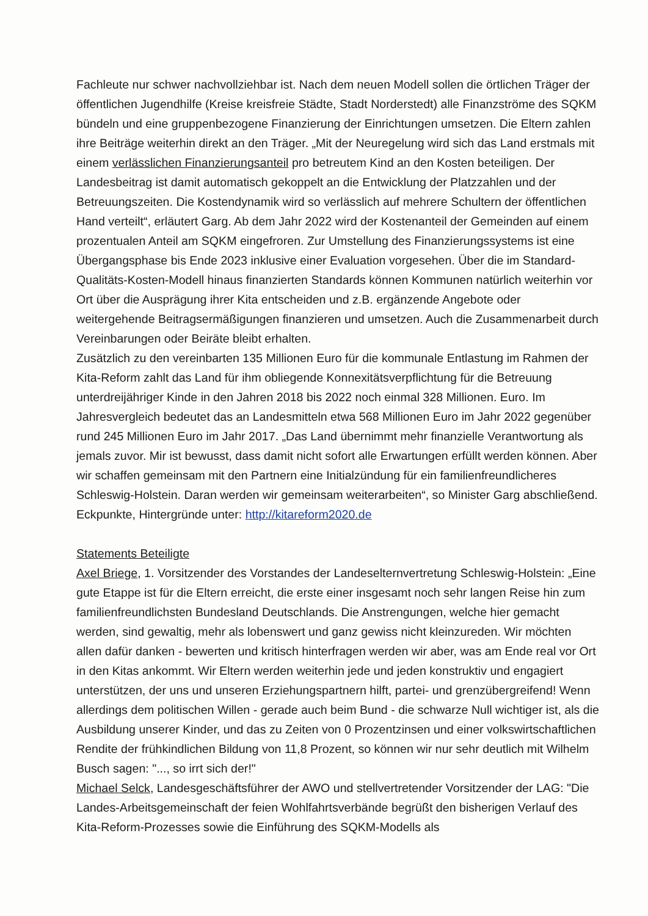Fachleute nur schwer nachvollziehbar ist. Nach dem neuen Modell sollen die örtlichen Träger der öffentlichen Jugendhilfe (Kreise kreisfreie Städte, Stadt Norderstedt) alle Finanzströme des SQKM bündeln und eine gruppenbezogene Finanzierung der Einrichtungen umsetzen. Die Eltern zahlen ihre Beiträge weiterhin direkt an den Träger. „Mit der Neuregelung wird sich das Land erstmals mit einem verlässlichen Finanzierungsanteil pro betreutem Kind an den Kosten beteiligen. Der Landesbeitrag ist damit automatisch gekoppelt an die Entwicklung der Platzzahlen und der Betreuungszeiten. Die Kostendynamik wird so verlässlich auf mehrere Schultern der öffentlichen Hand verteilt“, erläutert Garg. Ab dem Jahr 2022 wird der Kostenanteil der Gemeinden auf einem prozentualen Anteil am SQKM eingefroren. Zur Umstellung des Finanzierungssystems ist eine Übergangsphase bis Ende 2023 inklusive einer Evaluation vorgesehen. Über die im Standard-Qualitäts-Kosten-Modell hinaus finanzierten Standards können Kommunen natürlich weiterhin vor Ort über die Ausprägung ihrer Kita entscheiden und z.B. ergänzende Angebote oder weitergehende Beitragsermäßigungen finanzieren und umsetzen. Auch die Zusammenarbeit durch Vereinbarungen oder Beiräte bleibt erhalten.
Zusätzlich zu den vereinbarten 135 Millionen Euro für die kommunale Entlastung im Rahmen der Kita-Reform zahlt das Land für ihm obliegende Konnexitätsverpflichtung für die Betreuung unterdreijähriger Kinde in den Jahren 2018 bis 2022 noch einmal 328 Millionen. Euro. Im Jahresvergleich bedeutet das an Landesmitteln etwa 568 Millionen Euro im Jahr 2022 gegenüber rund 245 Millionen Euro im Jahr 2017. „Das Land übernimmt mehr finanzielle Verantwortung als jemals zuvor. Mir ist bewusst, dass damit nicht sofort alle Erwartungen erfüllt werden können. Aber wir schaffen gemeinsam mit den Partnern eine Initialzündung für ein familienfreundlicheres Schleswig-Holstein. Daran werden wir gemeinsam weiterarbeiten“, so Minister Garg abschließend. Eckpunkte, Hintergründe unter: http://kitareform2020.de
Statements Beteiligte
Axel Briege, 1. Vorsitzender des Vorstandes der Landeselternvertretung Schleswig-Holstein: „Eine gute Etappe ist für die Eltern erreicht, die erste einer insgesamt noch sehr langen Reise hin zum familienfreundlichsten Bundesland Deutschlands. Die Anstrengungen, welche hier gemacht werden, sind gewaltig, mehr als lobenswert und ganz gewiss nicht kleinzureden. Wir möchten allen dafür danken - bewerten und kritisch hinterfragen werden wir aber, was am Ende real vor Ort in den Kitas ankommt. Wir Eltern werden weiterhin jede und jeden konstruktiv und engagiert unterstützen, der uns und unseren Erziehungspartnern hilft, partei- und grenzübergreifend! Wenn allerdings dem politischen Willen - gerade auch beim Bund - die schwarze Null wichtiger ist, als die Ausbildung unserer Kinder, und das zu Zeiten von 0 Prozentzinsen und einer volkswirtschaftlichen Rendite der frühkindlichen Bildung von 11,8 Prozent, so können wir nur sehr deutlich mit Wilhelm Busch sagen: "..., so irrt sich der!"
Michael Selck, Landesgeschäftsführer der AWO und stellvertretender Vorsitzender der LAG: "Die Landes-Arbeitsgemeinschaft der feien Wohlfahrtsverbände begrüßt den bisherigen Verlauf des Kita-Reform-Prozesses sowie die Einführung des SQKM-Modells als